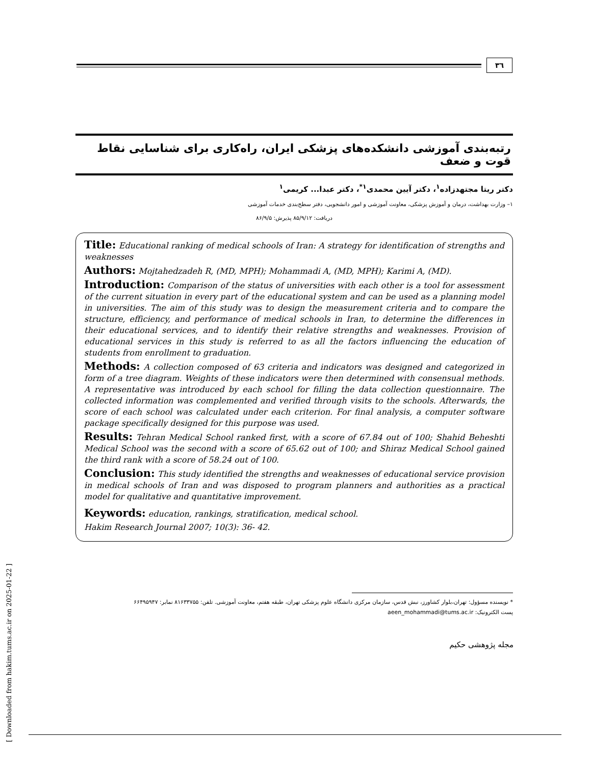٣٦
رتبه‌بندی آموزشی دانشکده‌های پزشکی ایران، راه‌کاری برای شناسایی نقاط قوت و ضعف
دکتر ریتا مجتهدزاده<sup>۱</sup>، دکتر آیین محمدی<sup>۱*</sup>، دکتر عبدا... کریمی<sup>۱</sup>
۱– وزارت بهداشت، درمان و آموزش پزشکی، معاونت آموزشی و امور دانشجویی، دفتر سطح‌بندی خدمات آموزشی
دریافت: ۸۵/۹/۱۲ پذیرش: ۸۶/۹/۵
Title: Educational ranking of medical schools of Iran: A strategy for identification of strengths and weaknesses
Authors: Mojtahedzadeh R, (MD, MPH); Mohammadi A, (MD, MPH); Karimi A, (MD).
Introduction: Comparison of the status of universities with each other is a tool for assessment of the current situation in every part of the educational system and can be used as a planning model in universities. The aim of this study was to design the measurement criteria and to compare the structure, efficiency, and performance of medical schools in Iran, to determine the differences in their educational services, and to identify their relative strengths and weaknesses. Provision of educational services in this study is referred to as all the factors influencing the education of students from enrollment to graduation.
Methods: A collection composed of 63 criteria and indicators was designed and categorized in form of a tree diagram. Weights of these indicators were then determined with consensual methods. A representative was introduced by each school for filling the data collection questionnaire. The collected information was complemented and verified through visits to the schools. Afterwards, the score of each school was calculated under each criterion. For final analysis, a computer software package specifically designed for this purpose was used.
Results: Tehran Medical School ranked first, with a score of 67.84 out of 100; Shahid Beheshti Medical School was the second with a score of 65.62 out of 100; and Shiraz Medical School gained the third rank with a score of 58.24 out of 100.
Conclusion: This study identified the strengths and weaknesses of educational service provision in medical schools of Iran and was disposed to program planners and authorities as a practical model for qualitative and quantitative improvement.
Keywords: education, rankings, stratification, medical school.
Hakim Research Journal 2007; 10(3): 36- 42.
* نویسنده مسؤول: تهران،بلوار کشاورز، نبش قدس، سازمان مرکزی دانشگاه علوم پزشکی تهران، طبقه هفتم، معاونت آموزشی. تلفن: ۸۱۶۳۳۷۵۵ نمابر: ۶۶۴۹۵۹۴۷
پست الکترونیک: aeen_mohammadi@tums.ac.ir
مجله پژوهشی حکیم
[ Downloaded from hakim.tums.ac.ir on 2025-01-22 ]